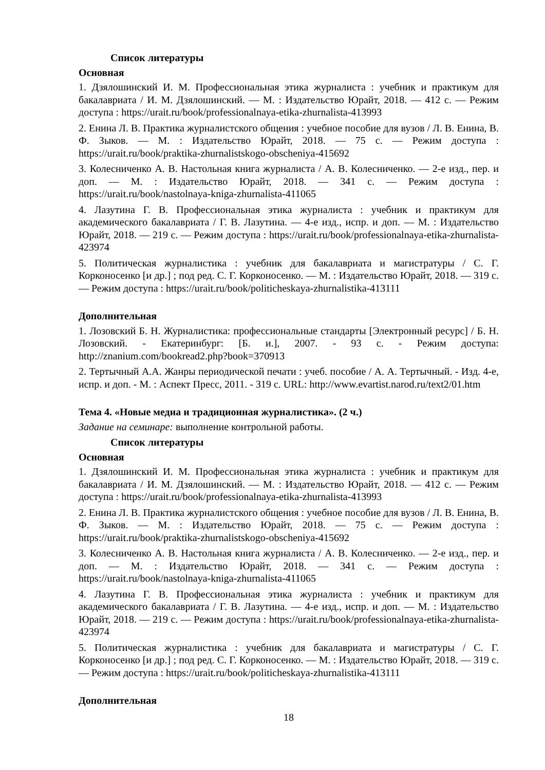Список литературы
Основная
1. Дзялошинский И. М. Профессиональная этика журналиста : учебник и практикум для бакалавриата / И. М. Дзялошинский. — М. : Издательство Юрайт, 2018. — 412 с. — Режим доступа : https://urait.ru/book/professionalnaya-etika-zhurnalista-413993
2. Енина Л. В. Практика журналистского общения : учебное пособие для вузов / Л. В. Енина, В. Ф. Зыков. — М. : Издательство Юрайт, 2018. — 75 с. — Режим доступа : https://urait.ru/book/praktika-zhurnalistskogo-obscheniya-415692
3. Колесниченко А. В. Настольная книга журналиста / А. В. Колесниченко. — 2-е изд., пер. и доп. — М. : Издательство Юрайт, 2018. — 341 с. — Режим доступа : https://urait.ru/book/nastolnaya-kniga-zhurnalista-411065
4. Лазутина Г. В. Профессиональная этика журналиста : учебник и практикум для академического бакалавриата / Г. В. Лазутина. — 4-е изд., испр. и доп. — М. : Издательство Юрайт, 2018. — 219 с. — Режим доступа : https://urait.ru/book/professionalnaya-etika-zhurnalista-423974
5. Политическая журналистика : учебник для бакалавриата и магистратуры / С. Г. Корконосенко [и др.] ; под ред. С. Г. Корконосенко. — М. : Издательство Юрайт, 2018. — 319 с. — Режим доступа : https://urait.ru/book/politicheskaya-zhurnalistika-413111
Дополнительная
1. Лозовский Б. Н. Журналистика: профессиональные стандарты [Электронный ресурс] / Б. Н. Лозовский. - Екатеринбург: [Б. и.], 2007. - 93 с. - Режим доступа: http://znanium.com/bookread2.php?book=370913
2. Тертычный А.А. Жанры периодической печати : учеб. пособие / А. А. Тертычный. - Изд. 4-е, испр. и доп. - М. : Аспект Пресс, 2011. - 319 с. URL: http://www.evartist.narod.ru/text2/01.htm
Тема 4. «Новые медиа и традиционная журналистика». (2 ч.)
Задание на семинаре: выполнение контрольной работы.
Список литературы
Основная
1. Дзялошинский И. М. Профессиональная этика журналиста : учебник и практикум для бакалавриата / И. М. Дзялошинский. — М. : Издательство Юрайт, 2018. — 412 с. — Режим доступа : https://urait.ru/book/professionalnaya-etika-zhurnalista-413993
2. Енина Л. В. Практика журналистского общения : учебное пособие для вузов / Л. В. Енина, В. Ф. Зыков. — М. : Издательство Юрайт, 2018. — 75 с. — Режим доступа : https://urait.ru/book/praktika-zhurnalistskogo-obscheniya-415692
3. Колесниченко А. В. Настольная книга журналиста / А. В. Колесниченко. — 2-е изд., пер. и доп. — М. : Издательство Юрайт, 2018. — 341 с. — Режим доступа : https://urait.ru/book/nastolnaya-kniga-zhurnalista-411065
4. Лазутина Г. В. Профессиональная этика журналиста : учебник и практикум для академического бакалавриата / Г. В. Лазутина. — 4-е изд., испр. и доп. — М. : Издательство Юрайт, 2018. — 219 с. — Режим доступа : https://urait.ru/book/professionalnaya-etika-zhurnalista-423974
5. Политическая журналистика : учебник для бакалавриата и магистратуры / С. Г. Корконосенко [и др.] ; под ред. С. Г. Корконосенко. — М. : Издательство Юрайт, 2018. — 319 с. — Режим доступа : https://urait.ru/book/politicheskaya-zhurnalistika-413111
Дополнительная
18